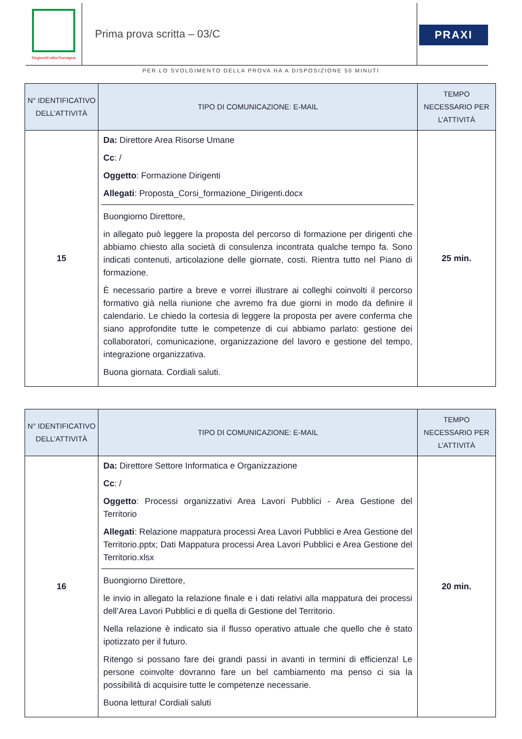RegioneEmilia-Romagna
Prima prova scritta – 03/C PRAXI
PER LO SVOLGIMENTO DELLA PROVA HA A DISPOSIZIONE 50 MINUTI
| N° IDENTIFICATIVO DELL’ATTIVITÀ | TIPO DI COMUNICAZIONE: E-MAIL | TEMPO NECESSARIO PER L’ATTIVITÀ |
| --- | --- | --- |
| 15 | Da: Direttore Area Risorse Umane Cc : / Oggetto : Formazione Dirigenti Allegati : Proposta_Corsi_formazione_Dirigenti.docx Buongiorno Direttore, in allegato può leggere la proposta del percorso di formazione per dirigenti che abbiamo chiesto alla società di consulenza incontrata qualche tempo fa. Sono indicati contenuti, articolazione delle giornate, costi. Rientra tutto nel Piano di formazione. È necessario partire a breve e vorrei illustrare ai colleghi coinvolti il percorso formativo già nella riunione che avremo fra due giorni in modo da definire il calendario. Le chiedo la cortesia di leggere la proposta per avere conferma che siano approfondite tutte le competenze di cui abbiamo parlato: gestione dei collaboratori, comunicazione, organizzazione del lavoro e gestione del tempo, integrazione organizzativa. Buona giornata. Cordiali saluti. | 25 min. |
| N° IDENTIFICATIVO DELL’ATTIVITÀ | TIPO DI COMUNICAZIONE: E-MAIL | TEMPO NECESSARIO PER L’ATTIVITÀ |
| --- | --- | --- |
| 16 | Da: Direttore Settore Informatica e Organizzazione Cc : / Oggetto : Processi organizzativi Area Lavori Pubblici - Area Gestione del Territorio Allegati : Relazione mappatura processi Area Lavori Pubblici e Area Gestione del Territorio.pptx; Dati Mappatura processi Area Lavori Pubblici e Area Gestione del Territorio.xlsx Buongiorno Direttore, le invio in allegato la relazione finale e i dati relativi alla mappatura dei processi dell’Area Lavori Pubblici e di quella di Gestione del Territorio. Nella relazione è indicato sia il flusso operativo attuale che quello che è stato ipotizzato per il futuro. Ritengo si possano fare dei grandi passi in avanti in termini di efficienza! Le persone coinvolte dovranno fare un bel cambiamento ma penso ci sia la possibilità di acquisire tutte le competenze necessarie. Buona lettura! Cordiali saluti | 20 min. |